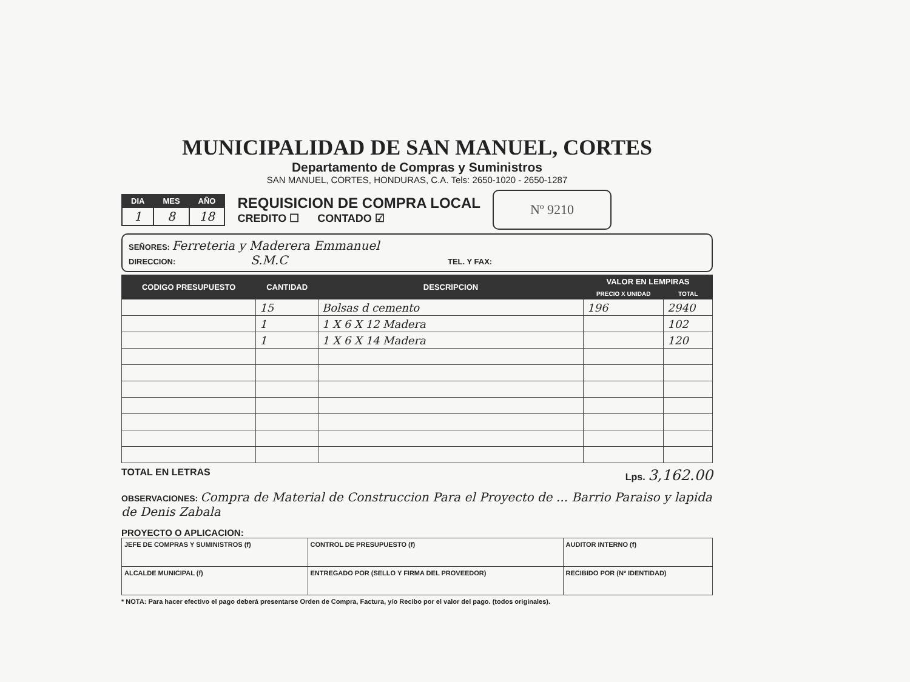MUNICIPALIDAD DE SAN MANUEL, CORTES
Departamento de Compras y Suministros
SAN MANUEL, CORTES, HONDURAS, C.A. Tels: 2650-1020 - 2650-1287
| DIA | MES | AÑO |
| --- | --- | --- |
| 1 | 8 | 18 |
REQUISICION DE COMPRA LOCAL
CREDITO ☐ CONTADO ☑
Nº 9210
SEÑORES: Ferreteria y Maderera Emmanuel
DIRECCION: S.M.C TEL. Y FAX:
| CODIGO PRESUPUESTO | CANTIDAD | DESCRIPCION | VALOR EN LEMPIRAS | |
| --- | --- | --- | --- | --- |
| | | | PRECIO X UNIDAD | TOTAL |
| | 15 | Bolsas d cemento | 196 | 2940 |
| | 1 | 1 X 6 X 12 Madera | | 102 |
| | 1 | 1 X 6 X 14 Madera | | 120 |
TOTAL EN LETRAS Lps. 3,162.00
OBSERVACIONES: Compra de Material de Construccion Para el Proyecto de ... Barrio Paraiso y lapida de Denis Zabala
PROYECTO O APLICACION:
| JEFE DE COMPRAS Y SUMINISTROS (f) | CONTROL DE PRESUPUESTO (f) | AUDITOR INTERNO (f) |
| ALCALDE MUNICIPAL (f) | ENTREGADO POR (SELLO Y FIRMA DEL PROVEEDOR) | RECIBIDO POR (Nº IDENTIDAD) |
* NOTA: Para hacer efectivo el pago deberá presentarse Orden de Compra, Factura, y/o Recibo por el valor del pago. (todos originales).